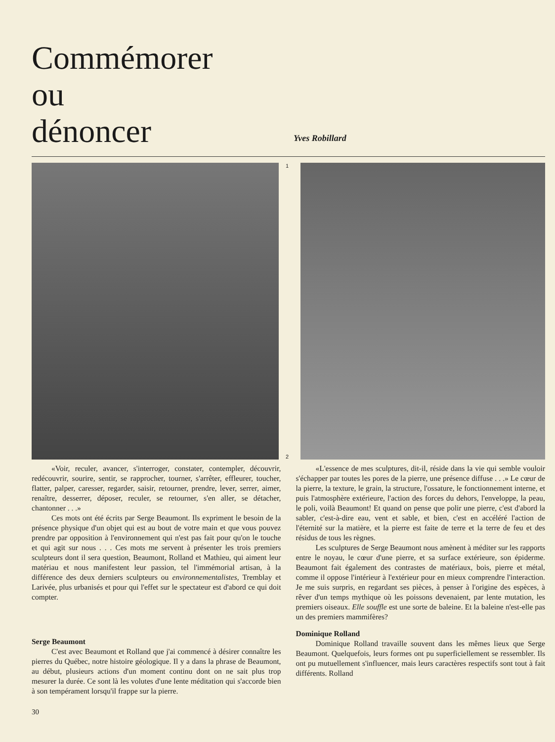Commémorer
ou
dénoncer
Yves Robillard
1
2
«Voir, reculer, avancer, s'interroger, constater, contempler, découvrir, redécouvrir, sourire, sentir, se rapprocher, tourner, s'arrêter, effleurer, toucher, flatter, palper, caresser, regarder, saisir, retourner, prendre, lever, serrer, aimer, renaître, desserrer, déposer, reculer, se retourner, s'en aller, se détacher, chantonner . . .»
Ces mots ont été écrits par Serge Beaumont. Ils expriment le besoin de la présence physique d'un objet qui est au bout de votre main et que vous pouvez prendre par opposition à l'environnement qui n'est pas fait pour qu'on le touche et qui agit sur nous . . . Ces mots me servent à présenter les trois premiers sculpteurs dont il sera question, Beaumont, Rolland et Mathieu, qui aiment leur matériau et nous manifestent leur passion, tel l'immémorial artisan, à la différence des deux derniers sculpteurs ou environnementalistes, Tremblay et Larivée, plus urbanisés et pour qui l'effet sur le spectateur est d'abord ce qui doit compter.
Serge Beaumont
C'est avec Beaumont et Rolland que j'ai commencé à désirer connaître les pierres du Québec, notre histoire géologique. Il y a dans la phrase de Beaumont, au début, plusieurs actions d'un moment continu dont on ne sait plus trop mesurer la durée. Ce sont là les volutes d'une lente méditation qui s'accorde bien à son tempérament lorsqu'il frappe sur la pierre.
30
«L'essence de mes sculptures, dit-il, réside dans la vie qui semble vouloir s'échapper par toutes les pores de la pierre, une présence diffuse . . .» Le cœur de la pierre, la texture, le grain, la structure, l'ossature, le fonctionnement interne, et puis l'atmosphère extérieure, l'action des forces du dehors, l'enveloppe, la peau, le poli, voilà Beaumont! Et quand on pense que polir une pierre, c'est d'abord la sabler, c'est-à-dire eau, vent et sable, et bien, c'est en accéléré l'action de l'éternité sur la matière, et la pierre est faite de terre et la terre de feu et des résidus de tous les règnes.
Les sculptures de Serge Beaumont nous amènent à méditer sur les rapports entre le noyau, le cœur d'une pierre, et sa surface extérieure, son épiderme. Beaumont fait également des contrastes de matériaux, bois, pierre et métal, comme il oppose l'intérieur à l'extérieur pour en mieux comprendre l'interaction. Je me suis surpris, en regardant ses pièces, à penser à l'origine des espèces, à rêver d'un temps mythique où les poissons devenaient, par lente mutation, les premiers oiseaux. Elle souffle est une sorte de baleine. Et la baleine n'est-elle pas un des premiers mammifères?
Dominique Rolland
Dominique Rolland travaille souvent dans les mêmes lieux que Serge Beaumont. Quelquefois, leurs formes ont pu superficiellement se ressembler. Ils ont pu mutuellement s'influencer, mais leurs caractères respectifs sont tout à fait différents. Rolland